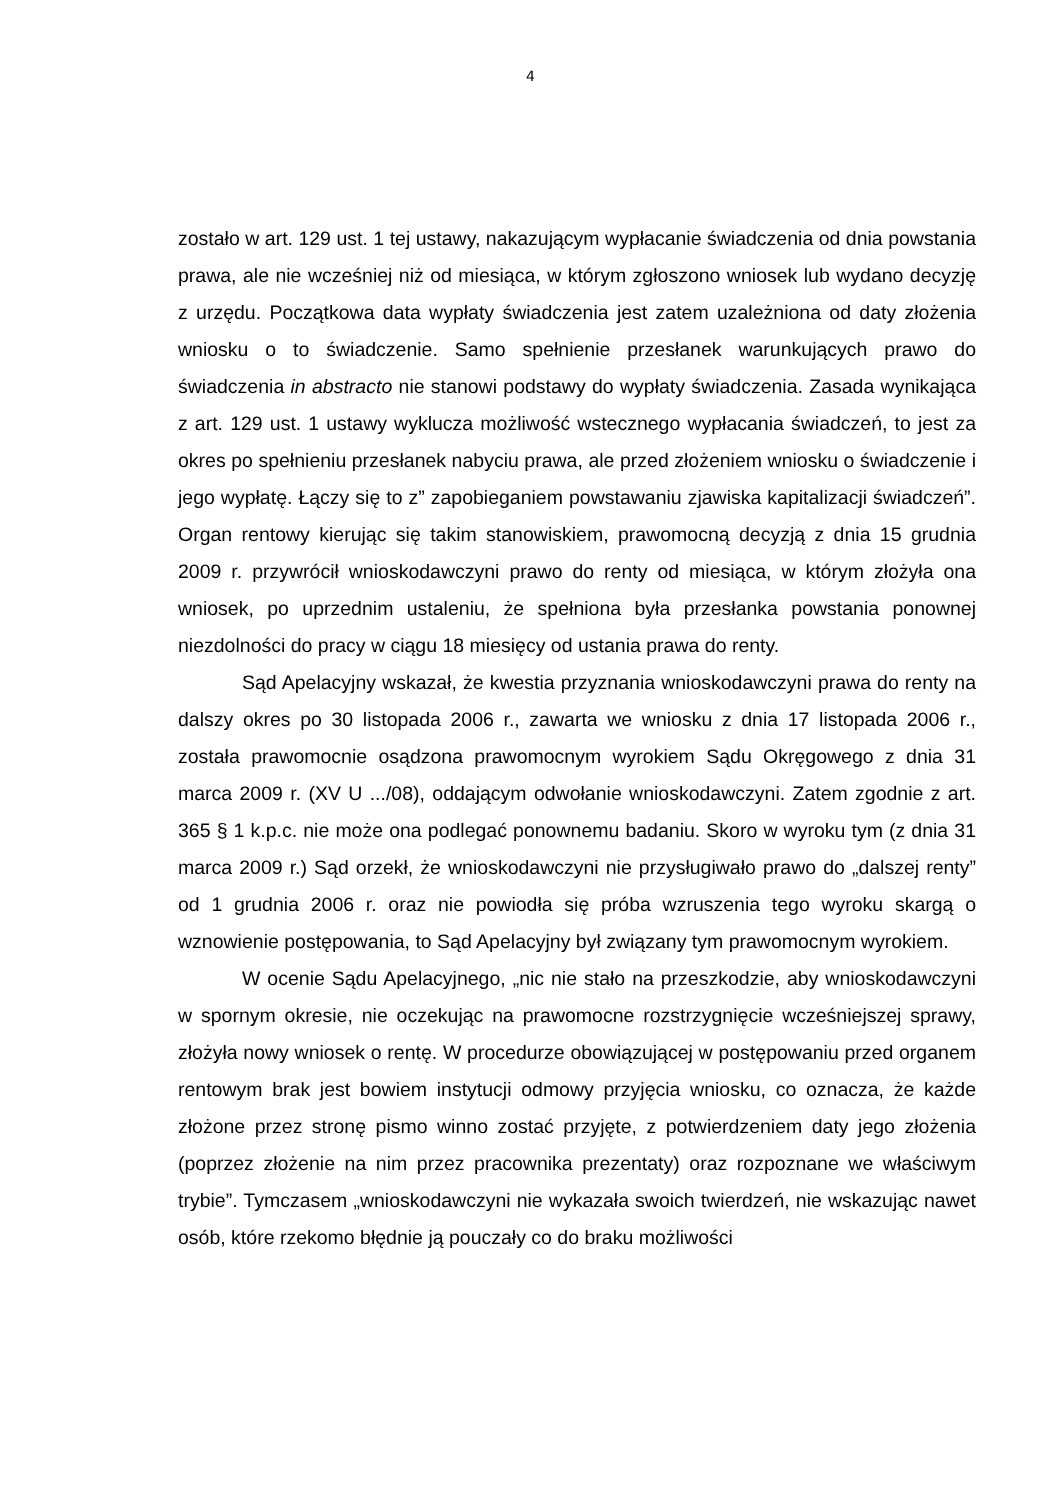4
zostało w art. 129 ust. 1 tej ustawy, nakazującym wypłacanie świadczenia od dnia powstania prawa, ale nie wcześniej niż od miesiąca, w którym zgłoszono wniosek lub wydano decyzję z urzędu. Początkowa data wypłaty świadczenia jest zatem uzależniona od daty złożenia wniosku o to świadczenie. Samo spełnienie przesłanek warunkujących prawo do świadczenia in abstracto nie stanowi podstawy do wypłaty świadczenia. Zasada wynikająca z art. 129 ust. 1 ustawy wyklucza możliwość wstecznego wypłacania świadczeń, to jest za okres po spełnieniu przesłanek nabyciu prawa, ale przed złożeniem wniosku o świadczenie i jego wypłatę. Łączy się to z” zapobieganiem powstawaniu zjawiska kapitalizacji świadczeń”. Organ rentowy kierując się takim stanowiskiem, prawomocną decyzją z dnia 15 grudnia 2009 r. przywrócił wnioskodawczyni prawo do renty od miesiąca, w którym złożyła ona wniosek, po uprzednim ustaleniu, że spełniona była przesłanka powstania ponownej niezdolności do pracy w ciągu 18 miesięcy od ustania prawa do renty.
Sąd Apelacyjny wskazał, że kwestia przyznania wnioskodawczyni prawa do renty na dalszy okres po 30 listopada 2006 r., zawarta we wniosku z dnia 17 listopada 2006 r., została prawomocnie osądzona prawomocnym wyrokiem Sądu Okręgowego z dnia 31 marca 2009 r. (XV U .../08), oddającym odwołanie wnioskodawczyni. Zatem zgodnie z art. 365 § 1 k.p.c. nie może ona podlegać ponownemu badaniu. Skoro w wyroku tym (z dnia 31 marca 2009 r.) Sąd orzekł, że wnioskodawczyni nie przysługiwało prawo do „dalszej renty” od 1 grudnia 2006 r. oraz nie powiodła się próba wzruszenia tego wyroku skargą o wznowienie postępowania, to Sąd Apelacyjny był związany tym prawomocnym wyrokiem.
W ocenie Sądu Apelacyjnego, „nic nie stało na przeszkodzie, aby wnioskodawczyni w spornym okresie, nie oczekując na prawomocne rozstrzygnięcie wcześniejszej sprawy, złożyła nowy wniosek o rentę. W procedurze obowiązującej w postępowaniu przed organem rentowym brak jest bowiem instytucji odmowy przyjęcia wniosku, co oznacza, że każde złożone przez stronę pismo winno zostać przyjęte, z potwierdzeniem daty jego złożenia (poprzez złożenie na nim przez pracownika prezentaty) oraz rozpoznane we właściwym trybie”. Tymczasem „wnioskodawczyni nie wykazała swoich twierdzeń, nie wskazując nawet osób, które rzekomo błędnie ją pouczały co do braku możliwości